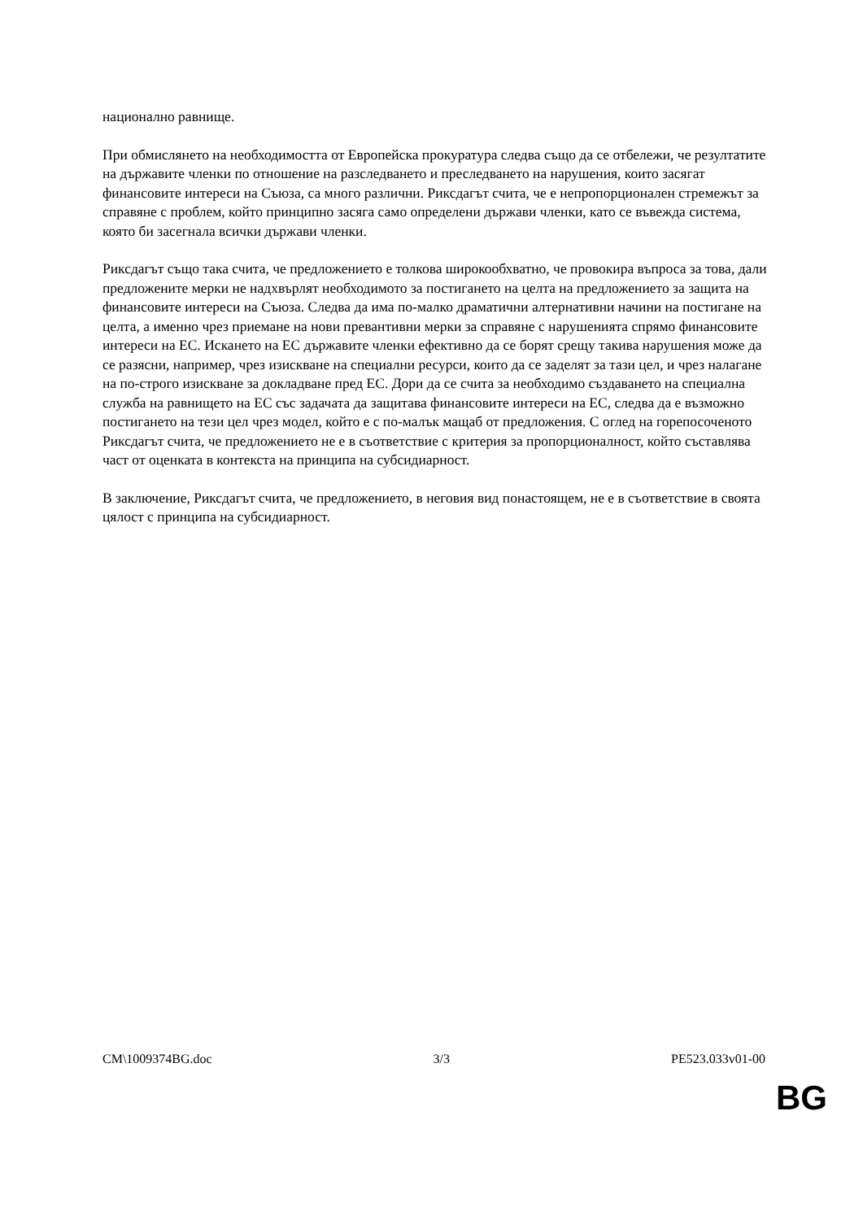национално равнище.
При обмислянето на необходимостта от Европейска прокуратура следва също да се отбележи, че резултатите на държавите членки по отношение на разследването и преследването на нарушения, които засягат финансовите интереси на Съюза, са много различни. Риксдагът счита, че е непропорционален стремежът за справяне с проблем, който принципно засяга само определени държави членки, като се въвежда система, която би засегнала всички държави членки.
Риксдагът също така счита, че предложението е толкова широкообхватно, че провокира въпроса за това, дали предложените мерки не надхвърлят необходимото за постигането на целта на предложението за защита на финансовите интереси на Съюза. Следва да има по-малко драматични алтернативни начини на постигане на целта, а именно чрез приемане на нови превантивни мерки за справяне с нарушенията спрямо финансовите интереси на ЕС. Искането на ЕС държавите членки ефективно да се борят срещу такива нарушения може да се разясни, например, чрез изискване на специални ресурси, които да се заделят за тази цел, и чрез налагане на по-строго изискване за докладване пред ЕС. Дори да се счита за необходимо създаването на специална служба на равнището на ЕС със задачата да защитава финансовите интереси на ЕС, следва да е възможно постигането на тези цел чрез модел, който е с по-малък мащаб от предложения. С оглед на горепосоченото Риксдагът счита, че предложението не е в съответствие с критерия за пропорционалност, който съставлява част от оценката в контекста на принципа на субсидиарност.
В заключение, Риксдагът счита, че предложението, в неговия вид понастоящем, не е в съответствие в своята цялост с принципа на субсидиарност.
CM\1009374BG.doc 3/3 PE523.033v01-00
BG